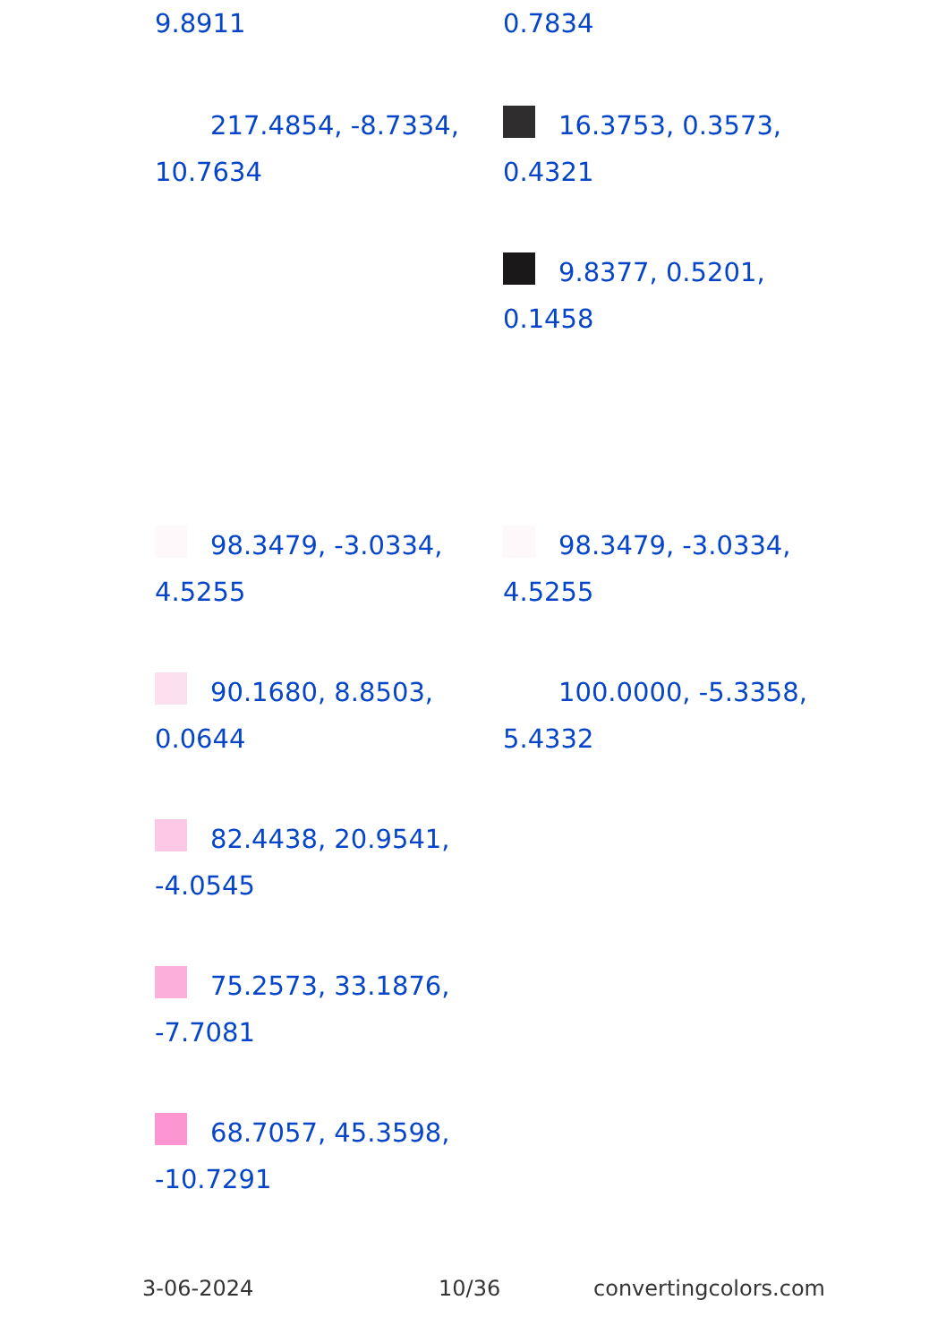9.8911 0.7834
217.4854, -8.7334, 10.7634
16.3753, 0.3573, 0.4321
9.8377, 0.5201, 0.1458
98.3479, -3.0334, 4.5255
98.3479, -3.0334, 4.5255
90.1680, 8.8503, 0.0644
100.0000, -5.3358, 5.4332
82.4438, 20.9541, -4.0545
75.2573, 33.1876, -7.7081
68.7057, 45.3598, -10.7291
3-06-2024 10/36 convertingcolors.com